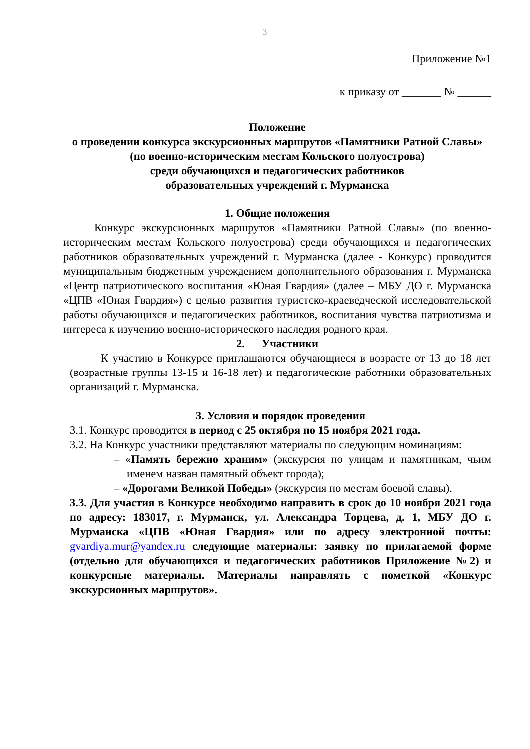3
Приложение №1
к приказу от _______ № ______
Положение
о проведении конкурса экскурсионных маршрутов «Памятники Ратной Славы»
(по военно-историческим местам Кольского полуострова)
среди обучающихся и педагогических работников
образовательных учреждений г. Мурманска
1. Общие положения
Конкурс экскурсионных маршрутов «Памятники Ратной Славы» (по военно-историческим местам Кольского полуострова) среди обучающихся и педагогических работников образовательных учреждений г. Мурманска (далее - Конкурс) проводится муниципальным бюджетным учреждением дополнительного образования г. Мурманска «Центр патриотического воспитания «Юная Гвардия» (далее – МБУ ДО г. Мурманска «ЦПВ «Юная Гвардия») с целью развития туристско-краеведческой исследовательской работы обучающихся и педагогических работников, воспитания чувства патриотизма и интереса к изучению военно-исторического наследия родного края.
2. Участники
К участию в Конкурсе приглашаются обучающиеся в возрасте от 13 до 18 лет (возрастные группы 13-15 и 16-18 лет) и педагогические работники образовательных организаций г. Мурманска.
3. Условия и порядок проведения
3.1. Конкурс проводится в период с 25 октября по 15 ноября 2021 года.
3.2. На Конкурс участники представляют материалы по следующим номинациям:
– «Память бережно храним» (экскурсия по улицам и памятникам, чьим именем назван памятный объект города);
– «Дорогами Великой Победы» (экскурсия по местам боевой славы).
3.3. Для участия в Конкурсе необходимо направить в срок до 10 ноября 2021 года по адресу: 183017, г. Мурманск, ул. Александра Торцева, д. 1, МБУ ДО г. Мурманска «ЦПВ «Юная Гвардия» или по адресу электронной почты: gvardiya.mur@yandex.ru следующие материалы: заявку по прилагаемой форме (отдельно для обучающихся и педагогических работников Приложение №2) и конкурсные материалы. Материалы направлять с пометкой «Конкурс экскурсионных маршрутов».